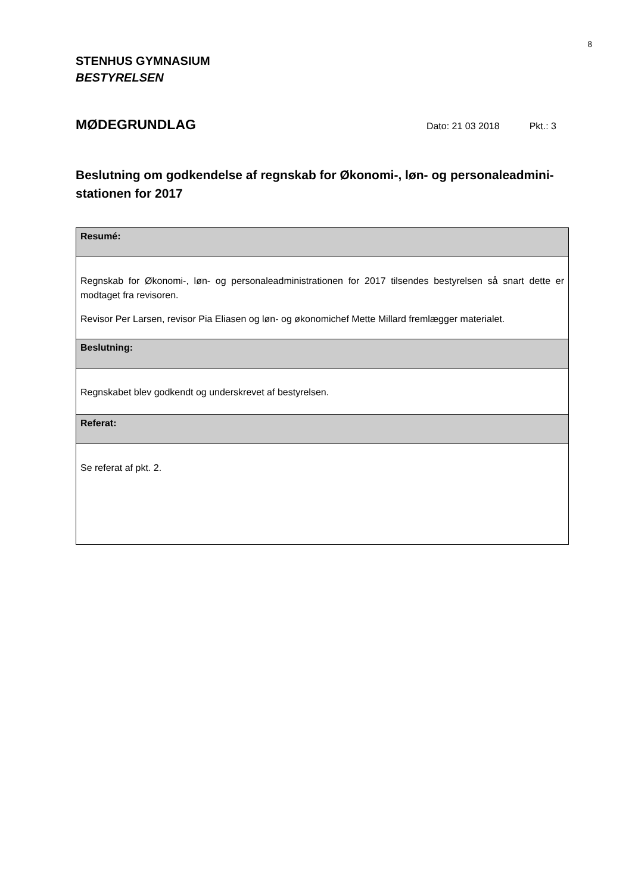8
STENHUS GYMNASIUM
BESTYRELSEN
MØDEGRUNDLAG
Dato: 21 03 2018 Pkt.: 3
Beslutning om godkendelse af regnskab for Økonomi-, løn- og personaleadmini-stationen for 2017
| Resumé: |
| Regnskab for Økonomi-, løn- og personaleadministrationen for 2017 tilsendes bestyrelsen så snart dette er modtaget fra revisoren. Revisor Per Larsen, revisor Pia Eliasen og løn- og økonomichef Mette Millard fremlægger materialet. |
| Beslutning: |
| Regnskabet blev godkendt og underskrevet af bestyrelsen. |
| Referat: |
| Se referat af pkt. 2. |